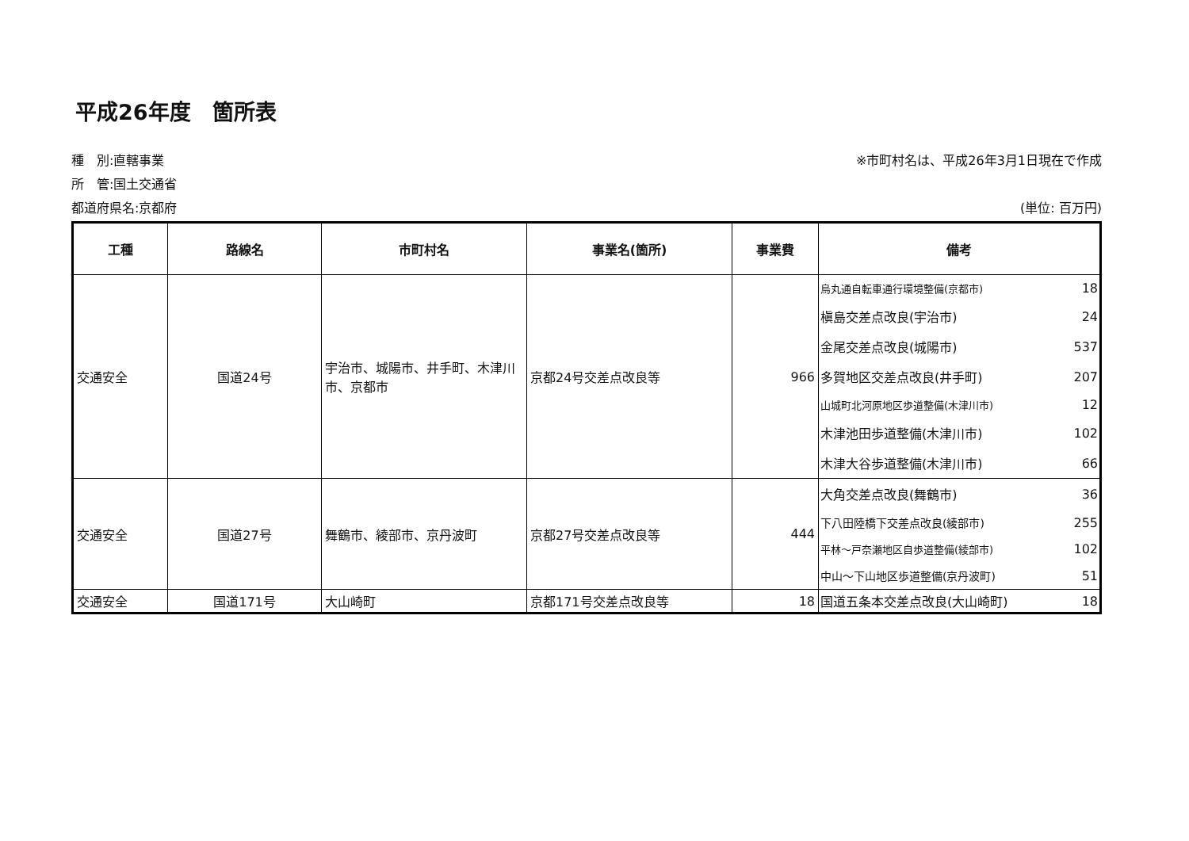平成26年度　箇所表
種　別:直轄事業
所　管:国土交通省
都道府県名:京都府
※市町村名は、平成26年3月1日現在で作成
(単位: 百万円)
| 工種 | 路線名 | 市町村名 | 事業名(箇所) | 事業費 | 備考 |
| --- | --- | --- | --- | --- | --- |
| 交通安全 | 国道24号 | 宇治市、城陽市、井手町、木津川市、京都市 | 京都24号交差点改良等 | 966 | / 烏丸通自転車通行環境整備(京都市) / 18 / / 槇島交差点改良(宇治市) / 24 / / 金尾交差点改良(城陽市) / 537 / / 多賀地区交差点改良(井手町) / 207 / / 山城町北河原地区歩道整備(木津川市) / 12 / / 木津池田歩道整備(木津川市) / 102 / / 木津大谷歩道整備(木津川市) / 66 / |
| 交通安全 | 国道27号 | 舞鶴市、綾部市、京丹波町 | 京都27号交差点改良等 | 444 | / 大角交差点改良(舞鶴市) / 36 / / 下八田陸橋下交差点改良(綾部市) / 255 / / 平林～戸奈瀬地区自歩道整備(綾部市) / 102 / / 中山～下山地区歩道整備(京丹波町) / 51 / |
| 交通安全 | 国道171号 | 大山崎町 | 京都171号交差点改良等 | 18 | / 国道五条本交差点改良(大山崎町) / 18 / |